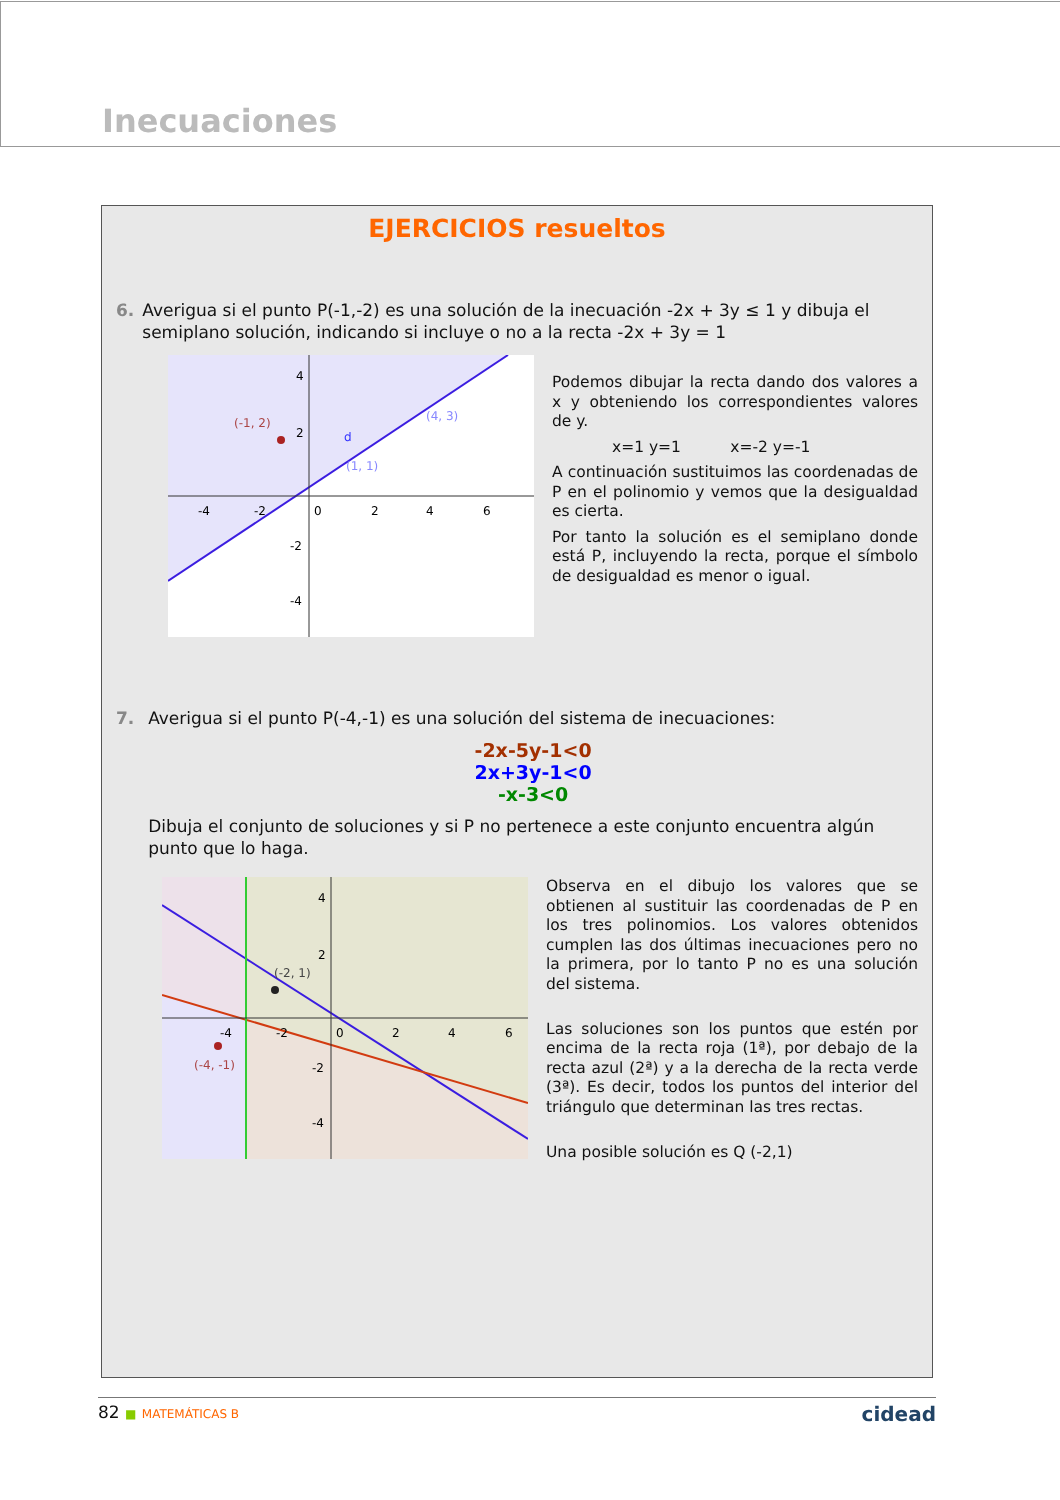Inecuaciones
EJERCICIOS resueltos
6. Averigua si el punto P(-1,-2) es una solución de la inecuación -2x + 3y ≤ 1 y dibuja el semiplano solución, indicando si incluye o no a la recta -2x + 3y = 1
(-1, 2)
(4, 3)
(1, 1)
d
-4
-2
0
2
4
6
4
2
-2
-4
Podemos dibujar la recta dando dos valores a x y obteniendo los correspondientes valores de y.
x=1 y=1 x=-2 y=-1
A continuación sustituimos las coordenadas de P en el polinomio y vemos que la desigualdad es cierta.
Por tanto la solución es el semiplano donde está P, incluyendo la recta, porque el símbolo de desigualdad es menor o igual.
7. Averigua si el punto P(-4,-1) es una solución del sistema de inecuaciones:
-2x-5y-1<0
2x+3y-1<0
-x-3<0
Dibuja el conjunto de soluciones y si P no pertenece a este conjunto encuentra algún punto que lo haga.
(-2, 1)
(-4, -1)
-4
-2
0
2
4
6
4
2
-2
-4
Observa en el dibujo los valores que se obtienen al sustituir las coordenadas de P en los tres polinomios. Los valores obtenidos cumplen las dos últimas inecuaciones pero no la primera, por lo tanto P no es una solución del sistema.
Las soluciones son los puntos que estén por encima de la recta roja (1ª), por debajo de la recta azul (2ª) y a la derecha de la recta verde (3ª). Es decir, todos los puntos del interior del triángulo que determinan las tres rectas.
Una posible solución es Q (-2,1)
82 ■ MATEMÁTICAS B cidead